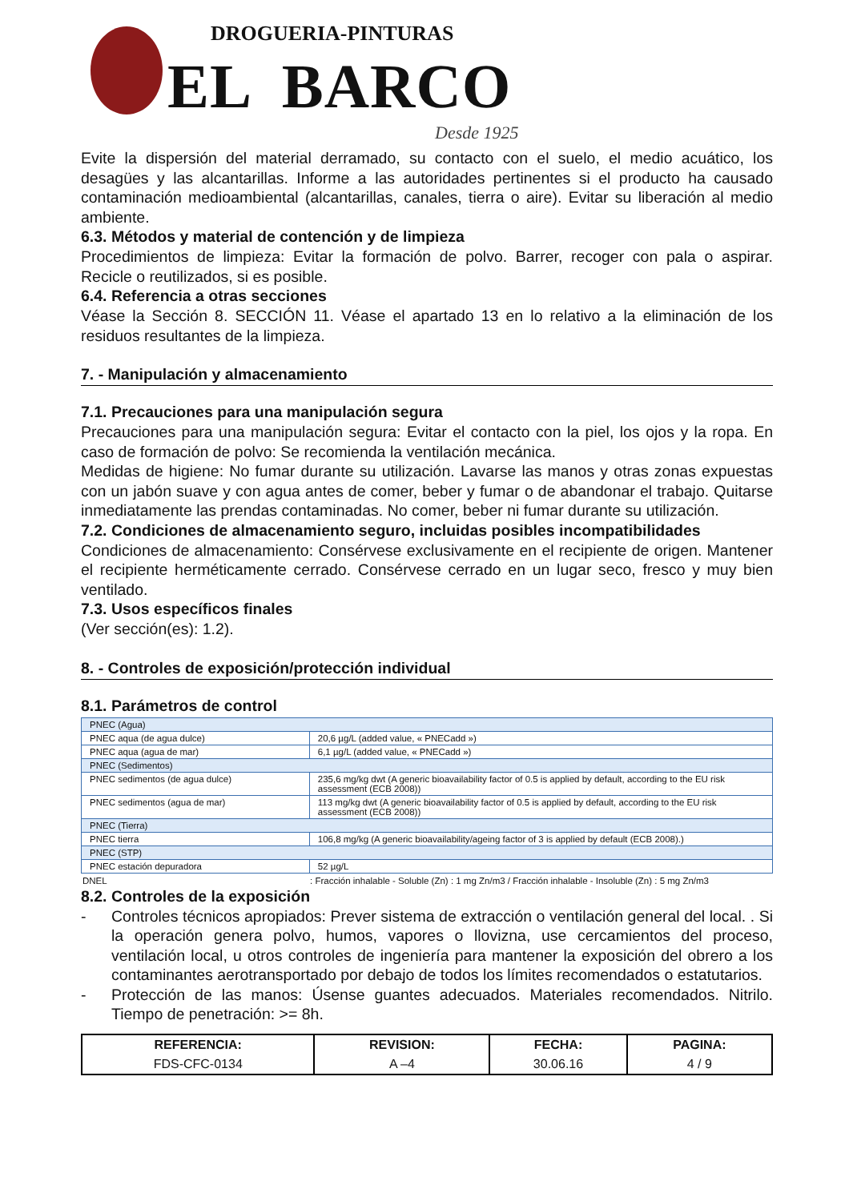DROGUERIA-PINTURAS
EL BARCO
Desde 1925
Evite la dispersión del material derramado, su contacto con el suelo, el medio acuático, los desagües y las alcantarillas. Informe a las autoridades pertinentes si el producto ha causado contaminación medioambiental (alcantarillas, canales, tierra o aire). Evitar su liberación al medio ambiente.
6.3. Métodos y material de contención y de limpieza
Procedimientos de limpieza: Evitar la formación de polvo. Barrer, recoger con pala o aspirar. Recicle o reutilizados, si es posible.
6.4. Referencia a otras secciones
Véase la Sección 8. SECCIÓN 11. Véase el apartado 13 en lo relativo a la eliminación de los residuos resultantes de la limpieza.
7. - Manipulación y almacenamiento
7.1. Precauciones para una manipulación segura
Precauciones para una manipulación segura: Evitar el contacto con la piel, los ojos y la ropa. En caso de formación de polvo: Se recomienda la ventilación mecánica.
Medidas de higiene: No fumar durante su utilización. Lavarse las manos y otras zonas expuestas con un jabón suave y con agua antes de comer, beber y fumar o de abandonar el trabajo. Quitarse inmediatamente las prendas contaminadas. No comer, beber ni fumar durante su utilización.
7.2. Condiciones de almacenamiento seguro, incluidas posibles incompatibilidades
Condiciones de almacenamiento: Consérvese exclusivamente en el recipiente de origen. Mantener el recipiente herméticamente cerrado. Consérvese cerrado en un lugar seco, fresco y muy bien ventilado.
7.3. Usos específicos finales
(Ver sección(es): 1.2).
8. - Controles de exposición/protección individual
8.1. Parámetros de control
| PNEC (Agua) | |
| PNEC aqua (de agua dulce) | 20,6 µg/L (added value, « PNECadd ») |
| PNEC aqua (agua de mar) | 6,1 µg/L (added value, « PNECadd ») |
| PNEC (Sedimentos) | |
| PNEC sedimentos (de agua dulce) | 235,6 mg/kg dwt (A generic bioavailability factor of 0.5 is applied by default, according to the EU risk assessment (ECB 2008)) |
| PNEC sedimentos (agua de mar) | 113 mg/kg dwt (A generic bioavailability factor of 0.5 is applied by default, according to the EU risk assessment (ECB 2008)) |
| PNEC (Tierra) | |
| PNEC tierra | 106,8 mg/kg (A generic bioavailability/ageing factor of 3 is applied by default (ECB 2008).) |
| PNEC (STP) | |
| PNEC estación depuradora | 52 µg/L |
| DNEL | : Fracción inhalable - Soluble (Zn) : 1 mg Zn/m3 / Fracción inhalable - Insoluble (Zn) : 5 mg Zn/m3 |
8.2. Controles de la exposición
- Controles técnicos apropiados: Prever sistema de extracción o ventilación general del local. . Si la operación genera polvo, humos, vapores o llovizna, use cercamientos del proceso, ventilación local, u otros controles de ingeniería para mantener la exposición del obrero a los contaminantes aerotransportado por debajo de todos los límites recomendados o estatutarios.
- Protección de las manos: Úsense guantes adecuados. Materiales recomendados. Nitrilo. Tiempo de penetración: >= 8h.
| REFERENCIA: | REVISION: | FECHA: | PAGINA: |
| --- | --- | --- | --- |
| FDS-CFC-0134 | A –4 | 30.06.16 | 4 / 9 |